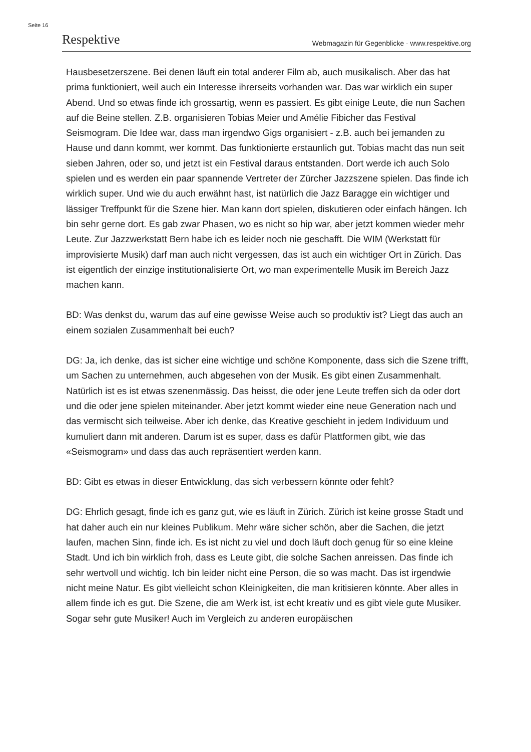Seite 16
Respektive Webmagazin für Gegenblicke · www.respektive.org
Hausbesetzerszene. Bei denen läuft ein total anderer Film ab, auch musikalisch. Aber das hat prima funktioniert, weil auch ein Interesse ihrerseits vorhanden war. Das war wirklich ein super Abend. Und so etwas finde ich grossartig, wenn es passiert. Es gibt einige Leute, die nun Sachen auf die Beine stellen. Z.B. organisieren Tobias Meier und Amélie Fibicher das Festival Seismogram. Die Idee war, dass man irgendwo Gigs organisiert - z.B. auch bei jemanden zu Hause und dann kommt, wer kommt. Das funktionierte erstaunlich gut. Tobias macht das nun seit sieben Jahren, oder so, und jetzt ist ein Festival daraus entstanden. Dort werde ich auch Solo spielen und es werden ein paar spannende Vertreter der Zürcher Jazzszene spielen. Das finde ich wirklich super. Und wie du auch erwähnt hast, ist natürlich die Jazz Baragge ein wichtiger und lässiger Treffpunkt für die Szene hier. Man kann dort spielen, diskutieren oder einfach hängen. Ich bin sehr gerne dort. Es gab zwar Phasen, wo es nicht so hip war, aber jetzt kommen wieder mehr Leute. Zur Jazzwerkstatt Bern habe ich es leider noch nie geschafft. Die WIM (Werkstatt für improvisierte Musik) darf man auch nicht vergessen, das ist auch ein wichtiger Ort in Zürich. Das ist eigentlich der einzige institutionalisierte Ort, wo man experimentelle Musik im Bereich Jazz machen kann.
BD: Was denkst du, warum das auf eine gewisse Weise auch so produktiv ist? Liegt das auch an einem sozialen Zusammenhalt bei euch?
DG: Ja, ich denke, das ist sicher eine wichtige und schöne Komponente, dass sich die Szene trifft, um Sachen zu unternehmen, auch abgesehen von der Musik. Es gibt einen Zusammenhalt. Natürlich ist es ist etwas szenenmässig. Das heisst, die oder jene Leute treffen sich da oder dort und die oder jene spielen miteinander. Aber jetzt kommt wieder eine neue Generation nach und das vermischt sich teilweise. Aber ich denke, das Kreative geschieht in jedem Individuum und kumuliert dann mit anderen. Darum ist es super, dass es dafür Plattformen gibt, wie das «Seismogram» und dass das auch repräsentiert werden kann.
BD: Gibt es etwas in dieser Entwicklung, das sich verbessern könnte oder fehlt?
DG: Ehrlich gesagt, finde ich es ganz gut, wie es läuft in Zürich. Zürich ist keine grosse Stadt und hat daher auch ein nur kleines Publikum. Mehr wäre sicher schön, aber die Sachen, die jetzt laufen, machen Sinn, finde ich. Es ist nicht zu viel und doch läuft doch genug für so eine kleine Stadt. Und ich bin wirklich froh, dass es Leute gibt, die solche Sachen anreissen. Das finde ich sehr wertvoll und wichtig. Ich bin leider nicht eine Person, die so was macht. Das ist irgendwie nicht meine Natur. Es gibt vielleicht schon Kleinigkeiten, die man kritisieren könnte. Aber alles in allem finde ich es gut. Die Szene, die am Werk ist, ist echt kreativ und es gibt viele gute Musiker. Sogar sehr gute Musiker! Auch im Vergleich zu anderen europäischen